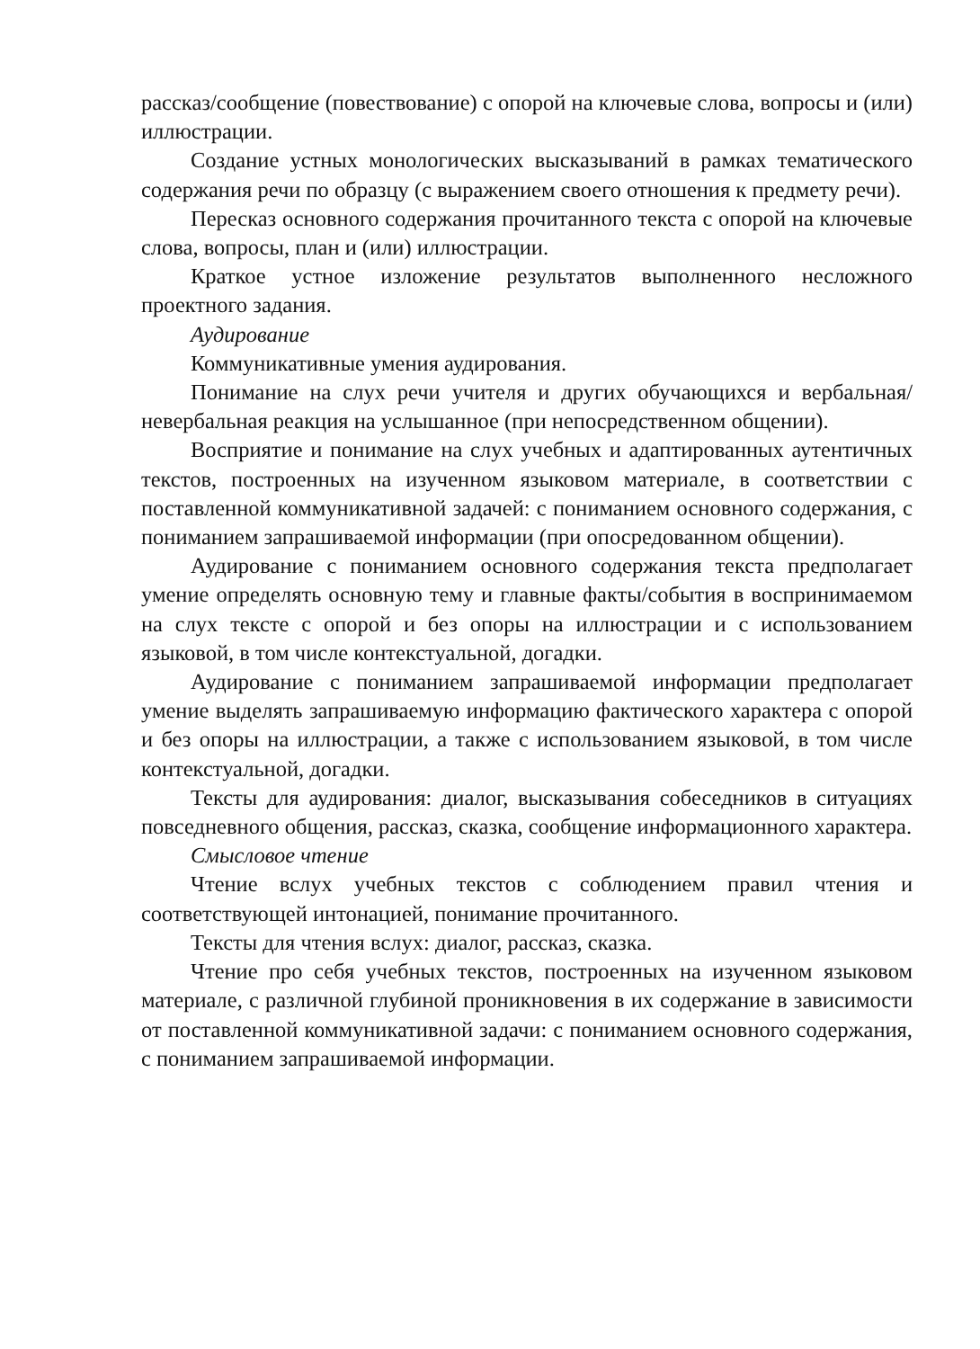рассказ/сообщение (повествование) с опорой на ключевые слова, вопросы и (или) иллюстрации.
Создание устных монологических высказываний в рамках тематического содержания речи по образцу (с выражением своего отношения к предмету речи).
Пересказ основного содержания прочитанного текста с опорой на ключевые слова, вопросы, план и (или) иллюстрации.
Краткое устное изложение результатов выполненного несложного проектного задания.
Аудирование
Коммуникативные умения аудирования.
Понимание на слух речи учителя и других обучающихся и вербальная/невербальная реакция на услышанное (при непосредственном общении).
Восприятие и понимание на слух учебных и адаптированных аутентичных текстов, построенных на изученном языковом материале, в соответствии с поставленной коммуникативной задачей: с пониманием основного содержания, с пониманием запрашиваемой информации (при опосредованном общении).
Аудирование с пониманием основного содержания текста предполагает умение определять основную тему и главные факты/события в воспринимаемом на слух тексте с опорой и без опоры на иллюстрации и с использованием языковой, в том числе контекстуальной, догадки.
Аудирование с пониманием запрашиваемой информации предполагает умение выделять запрашиваемую информацию фактического характера с опорой и без опоры на иллюстрации, а также с использованием языковой, в том числе контекстуальной, догадки.
Тексты для аудирования: диалог, высказывания собеседников в ситуациях повседневного общения, рассказ, сказка, сообщение информационного характера.
Смысловое чтение
Чтение вслух учебных текстов с соблюдением правил чтения и соответствующей интонацией, понимание прочитанного.
Тексты для чтения вслух: диалог, рассказ, сказка.
Чтение про себя учебных текстов, построенных на изученном языковом материале, с различной глубиной проникновения в их содержание в зависимости от поставленной коммуникативной задачи: с пониманием основного содержания, с пониманием запрашиваемой информации.